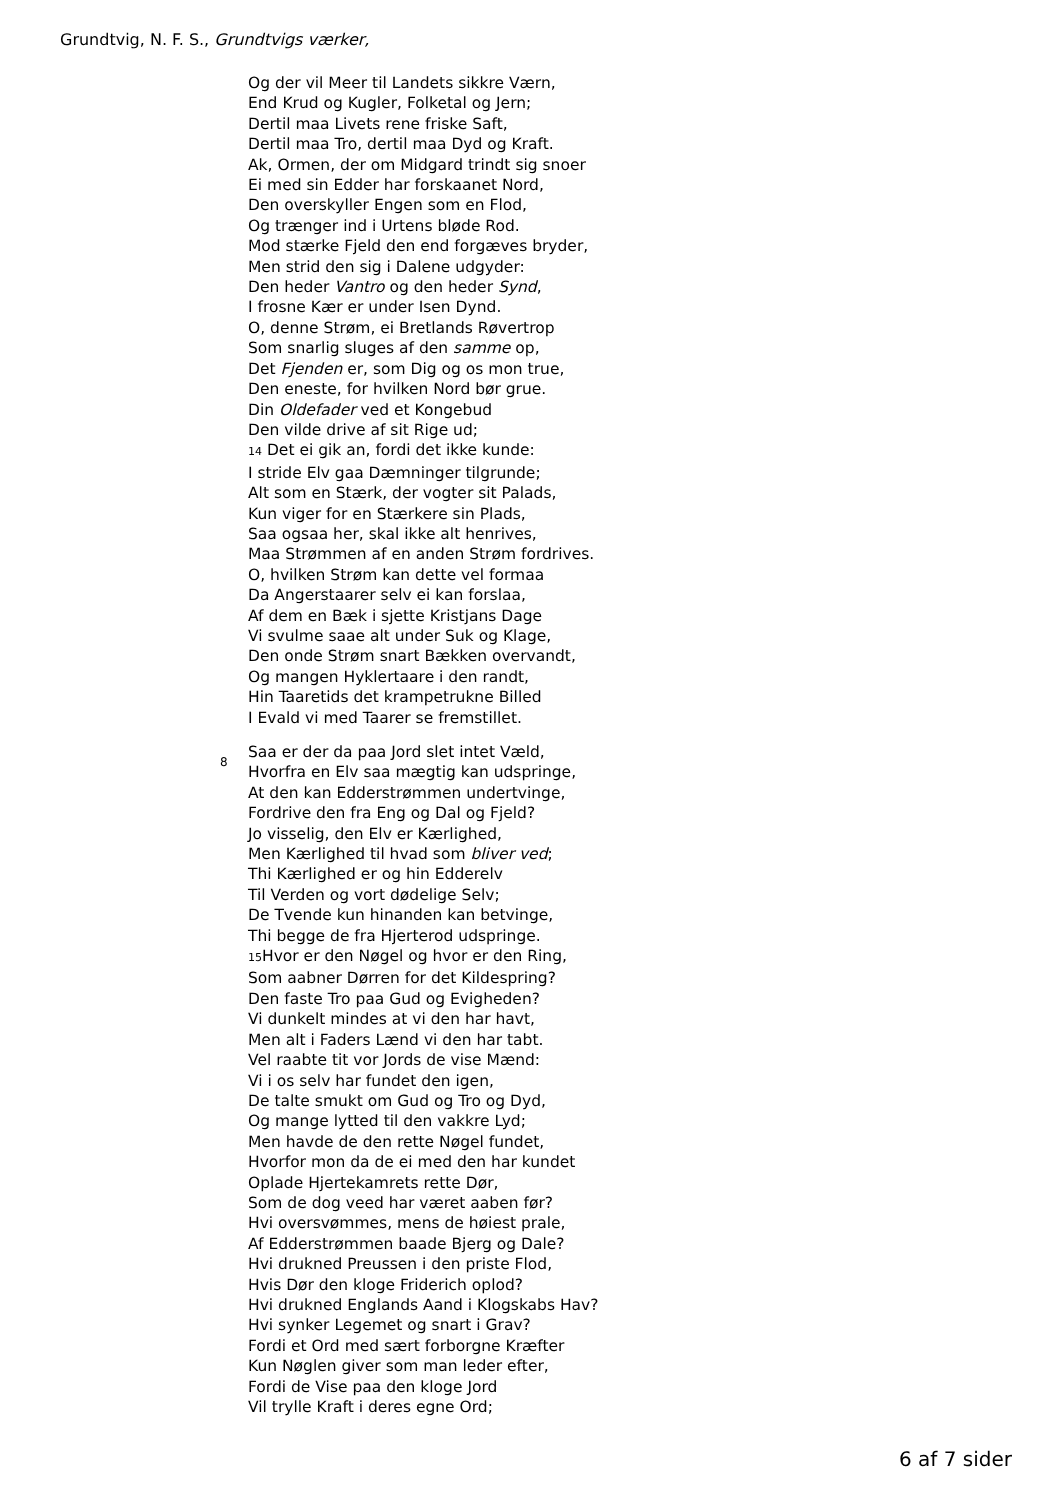Grundtvig, N. F. S., Grundtvigs værker,
Og der vil Meer til Landets sikkre Værn,
End Krud og Kugler, Folketal og Jern;
Dertil maa Livets rene friske Saft,
Dertil maa Tro, dertil maa Dyd og Kraft.
Ak, Ormen, der om Midgard trindt sig snoer
Ei med sin Edder har forskaanet Nord,
Den overskyller Engen som en Flod,
Og trænger ind i Urtens bløde Rod.
Mod stærke Fjeld den end forgæves bryder,
Men strid den sig i Dalene udgyder:
Den heder Vantro og den heder Synd,
I frosne Kær er under Isen Dynd.
O, denne Strøm, ei Bretlands Røvertrop
Som snarlig sluges af den samme op,
Det Fjenden er, som Dig og os mon true,
Den eneste, for hvilken Nord bør grue.
Din Oldefader ved et Kongebud
Den vilde drive af sit Rige ud;
14 Det ei gik an, fordi det ikke kunde:
I stride Elv gaa Dæmninger tilgrunde;
Alt som en Stærk, der vogter sit Palads,
Kun viger for en Stærkere sin Plads,
Saa ogsaa her, skal ikke alt henrives,
Maa Strømmen af en anden Strøm fordrives.
O, hvilken Strøm kan dette vel formaa
Da Angerstaarer selv ei kan forslaa,
Af dem en Bæk i sjette Kristjans Dage
Vi svulme saae alt under Suk og Klage,
Den onde Strøm snart Bækken overvandt,
Og mangen Hyklertaare i den randt,
Hin Taaretids det krampetrukne Billed
I Evald vi med Taarer se fremstillet.
8
Saa er der da paa Jord slet intet Væld,
Hvorfra en Elv saa mægtig kan udspringe,
At den kan Edderstrømmen undertvinge,
Fordrive den fra Eng og Dal og Fjeld?
Jo visselig, den Elv er Kærlighed,
Men Kærlighed til hvad som bliver ved;
Thi Kærlighed er og hin Edderelv
Til Verden og vort dødelige Selv;
De Tvende kun hinanden kan betvinge,
Thi begge de fra Hjerterod udspringe.
15 Hvor er den Nøgel og hvor er den Ring,
Som aabner Dørren for det Kildespring?
Den faste Tro paa Gud og Evigheden?
Vi dunkelt mindes at vi den har havt,
Men alt i Faders Lænd vi den har tabt.
Vel raabte tit vor Jords de vise Mænd:
Vi i os selv har fundet den igen,
De talte smukt om Gud og Tro og Dyd,
Og mange lytted til den vakkre Lyd;
Men havde de den rette Nøgel fundet,
Hvorfor mon da de ei med den har kundet
Oplade Hjertekamrets rette Dør,
Som de dog veed har været aaben før?
Hvi oversvømmes, mens de høiest prale,
Af Edderstrømmen baade Bjerg og Dale?
Hvi drukned Preussen i den priste Flod,
Hvis Dør den kloge Friderich oplod?
Hvi drukned Englands Aand i Klogskabs Hav?
Hvi synker Legemet og snart i Grav?
Fordi et Ord med sært forborgne Kræfter
Kun Nøglen giver som man leder efter,
Fordi de Vise paa den kloge Jord
Vil trylle Kraft i deres egne Ord;
6 af 7 sider